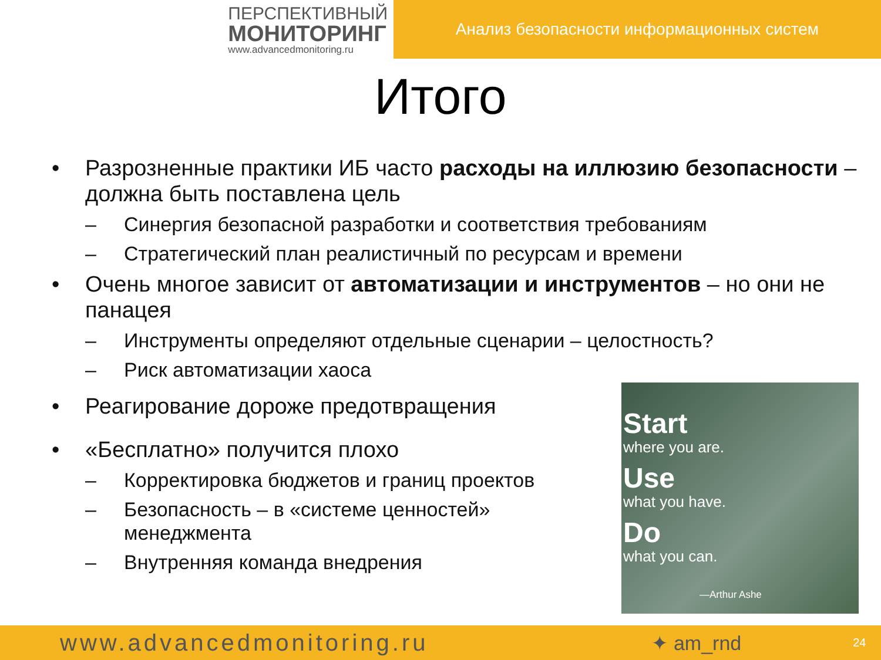ПЕРСПЕКТИВНЫЙ
МОНИТОРИНГ
www.advancedmonitoring.ru
Анализ безопасности информационных систем
Итого
• Разрозненные практики ИБ часто расходы на иллюзию безопасности – должна быть поставлена цель
– Синергия безопасной разработки и соответствия требованиям
– Стратегический план реалистичный по ресурсам и времени
• Очень многое зависит от автоматизации и инструментов – но они не панацея
– Инструменты определяют отдельные сценарии – целостность?
– Риск автоматизации хаоса
• Реагирование дороже предотвращения
• «Бесплатно» получится плохо
– Корректировка бюджетов и границ проектов
– Безопасность – в «системе ценностей» менеджмента
– Внутренняя команда внедрения
Start
where you are.
Use
what you have.
Do
what you can.
—Arthur Ashe
www.advancedmonitoring.ru ✦ am_rnd 24